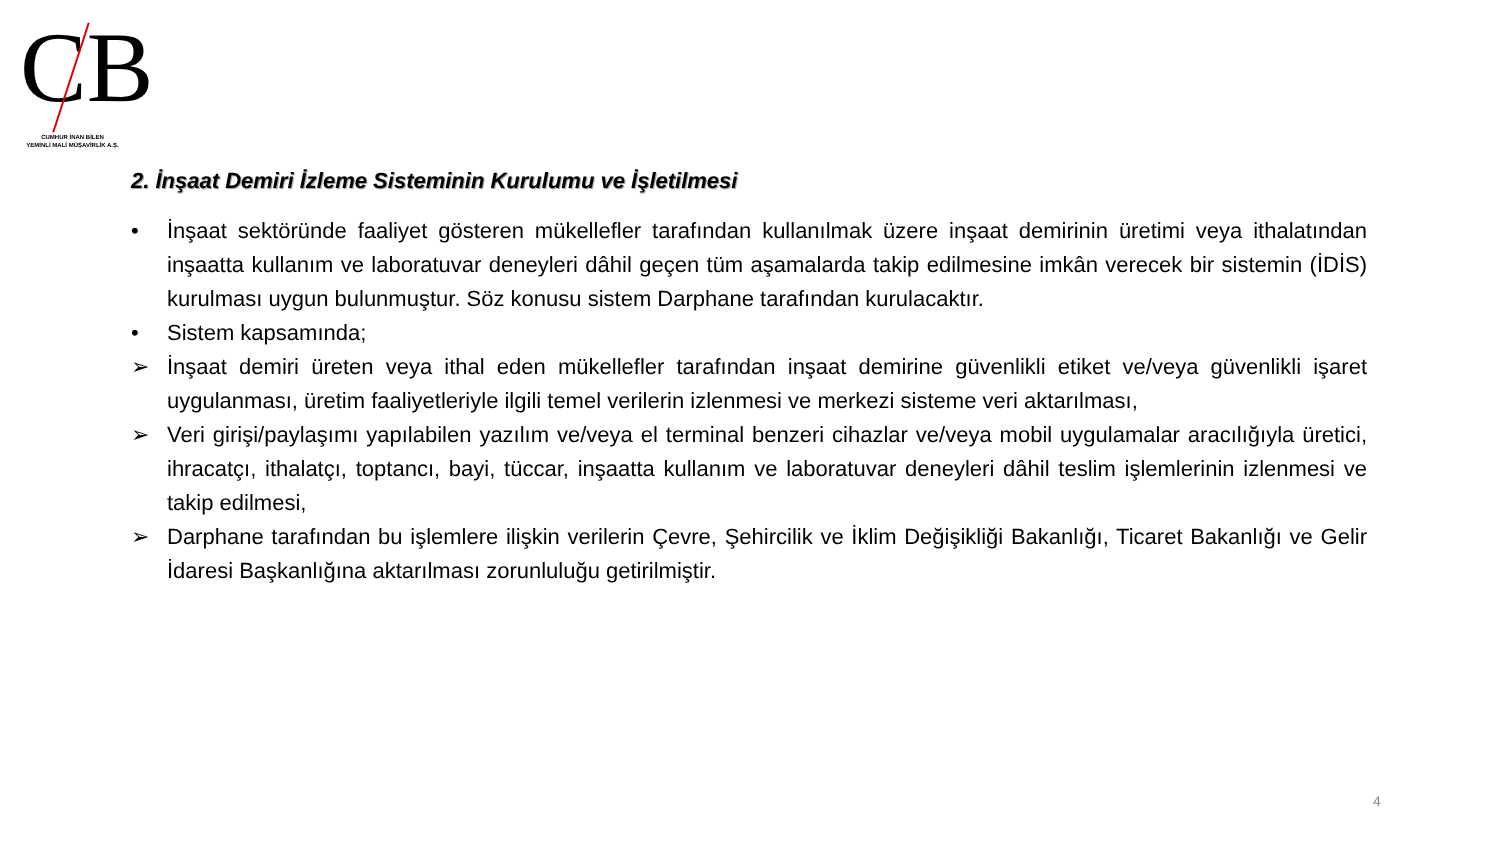CB
CUMHUR İNAN BİLEN
YEMİNLİ MALİ MÜŞAVİRLİK A.Ş.
2. İnşaat Demiri İzleme Sisteminin Kurulumu ve İşletilmesi
• İnşaat sektöründe faaliyet gösteren mükellefler tarafından kullanılmak üzere inşaat demirinin üretimi veya ithalatından inşaatta kullanım ve laboratuvar deneyleri dâhil geçen tüm aşamalarda takip edilmesine imkân verecek bir sistemin (İDİS) kurulması uygun bulunmuştur. Söz konusu sistem Darphane tarafından kurulacaktır.
• Sistem kapsamında;
➢ İnşaat demiri üreten veya ithal eden mükellefler tarafından inşaat demirine güvenlikli etiket ve/veya güvenlikli işaret uygulanması, üretim faaliyetleriyle ilgili temel verilerin izlenmesi ve merkezi sisteme veri aktarılması,
➢ Veri girişi/paylaşımı yapılabilen yazılım ve/veya el terminal benzeri cihazlar ve/veya mobil uygulamalar aracılığıyla üretici, ihracatçı, ithalatçı, toptancı, bayi, tüccar, inşaatta kullanım ve laboratuvar deneyleri dâhil teslim işlemlerinin izlenmesi ve takip edilmesi,
➢ Darphane tarafından bu işlemlere ilişkin verilerin Çevre, Şehircilik ve İklim Değişikliği Bakanlığı, Ticaret Bakanlığı ve Gelir İdaresi Başkanlığına aktarılması zorunluluğu getirilmiştir.
4